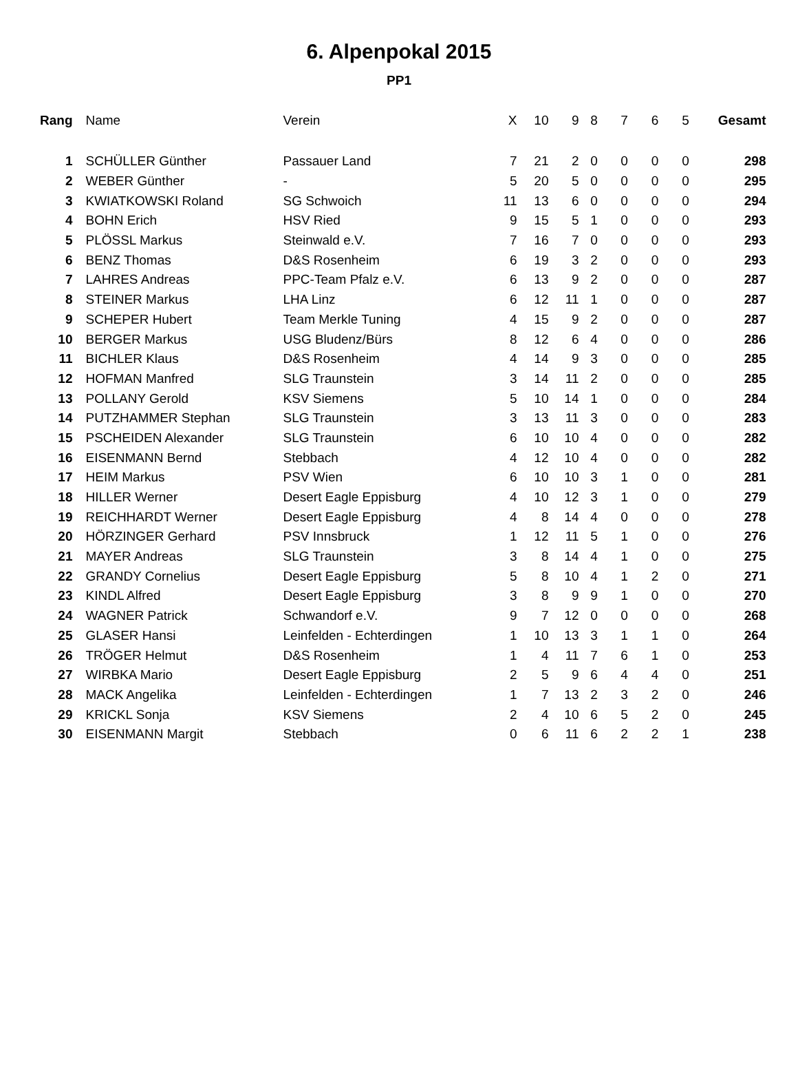6. Alpenpokal 2015
PP1
| Rang | | Name | Verein | X | 10 | 9 | 8 | 7 | 6 | 5 | Gesamt |
| --- | --- | --- | --- | --- | --- | --- | --- | --- | --- | --- | --- |
| 1 | | SCHÜLLER Günther | Passauer Land | 7 | 21 | 2 | 0 | 0 | 0 | 0 | 298 |
| 2 | | WEBER Günther | - | 5 | 20 | 5 | 0 | 0 | 0 | 0 | 295 |
| 3 | | KWIATKOWSKI Roland | SG Schwoich | 11 | 13 | 6 | 0 | 0 | 0 | 0 | 294 |
| 4 | | BOHN Erich | HSV Ried | 9 | 15 | 5 | 1 | 0 | 0 | 0 | 293 |
| 5 | | PLÖSSL Markus | Steinwald e.V. | 7 | 16 | 7 | 0 | 0 | 0 | 0 | 293 |
| 6 | | BENZ Thomas | D&S Rosenheim | 6 | 19 | 3 | 2 | 0 | 0 | 0 | 293 |
| 7 | | LAHRES Andreas | PPC-Team Pfalz e.V. | 6 | 13 | 9 | 2 | 0 | 0 | 0 | 287 |
| 8 | | STEINER Markus | LHA Linz | 6 | 12 | 11 | 1 | 0 | 0 | 0 | 287 |
| 9 | | SCHEPER Hubert | Team Merkle Tuning | 4 | 15 | 9 | 2 | 0 | 0 | 0 | 287 |
| 10 | | BERGER Markus | USG Bludenz/Bürs | 8 | 12 | 6 | 4 | 0 | 0 | 0 | 286 |
| 11 | | BICHLER Klaus | D&S Rosenheim | 4 | 14 | 9 | 3 | 0 | 0 | 0 | 285 |
| 12 | | HOFMAN Manfred | SLG Traunstein | 3 | 14 | 11 | 2 | 0 | 0 | 0 | 285 |
| 13 | | POLLANY Gerold | KSV Siemens | 5 | 10 | 14 | 1 | 0 | 0 | 0 | 284 |
| 14 | | PUTZHAMMER Stephan | SLG Traunstein | 3 | 13 | 11 | 3 | 0 | 0 | 0 | 283 |
| 15 | | PSCHEIDEN Alexander | SLG Traunstein | 6 | 10 | 10 | 4 | 0 | 0 | 0 | 282 |
| 16 | | EISENMANN Bernd | Stebbach | 4 | 12 | 10 | 4 | 0 | 0 | 0 | 282 |
| 17 | | HEIM Markus | PSV Wien | 6 | 10 | 10 | 3 | 1 | 0 | 0 | 281 |
| 18 | | HILLER Werner | Desert Eagle Eppisburg | 4 | 10 | 12 | 3 | 1 | 0 | 0 | 279 |
| 19 | | REICHHARDT Werner | Desert Eagle Eppisburg | 4 | 8 | 14 | 4 | 0 | 0 | 0 | 278 |
| 20 | | HÖRZINGER Gerhard | PSV Innsbruck | 1 | 12 | 11 | 5 | 1 | 0 | 0 | 276 |
| 21 | | MAYER Andreas | SLG Traunstein | 3 | 8 | 14 | 4 | 1 | 0 | 0 | 275 |
| 22 | | GRANDY Cornelius | Desert Eagle Eppisburg | 5 | 8 | 10 | 4 | 1 | 2 | 0 | 271 |
| 23 | | KINDL Alfred | Desert Eagle Eppisburg | 3 | 8 | 9 | 9 | 1 | 0 | 0 | 270 |
| 24 | | WAGNER Patrick | Schwandorf e.V. | 9 | 7 | 12 | 0 | 0 | 0 | 0 | 268 |
| 25 | | GLASER Hansi | Leinfelden - Echterdingen | 1 | 10 | 13 | 3 | 1 | 1 | 0 | 264 |
| 26 | | TRÖGER Helmut | D&S Rosenheim | 1 | 4 | 11 | 7 | 6 | 1 | 0 | 253 |
| 27 | | WIRBKA Mario | Desert Eagle Eppisburg | 2 | 5 | 9 | 6 | 4 | 4 | 0 | 251 |
| 28 | | MACK Angelika | Leinfelden - Echterdingen | 1 | 7 | 13 | 2 | 3 | 2 | 0 | 246 |
| 29 | | KRICKL Sonja | KSV Siemens | 2 | 4 | 10 | 6 | 5 | 2 | 0 | 245 |
| 30 | | EISENMANN Margit | Stebbach | 0 | 6 | 11 | 6 | 2 | 2 | 1 | 238 |